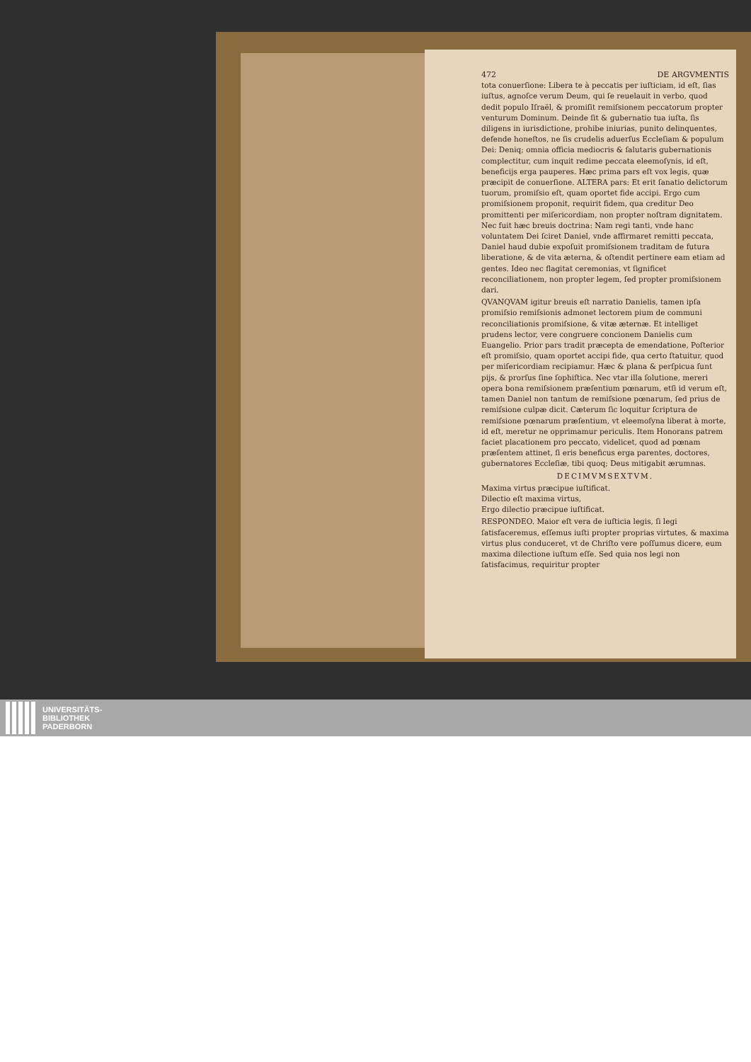472 DE ARGVMENTIS
tota conuerſione: Libera te à peccatis per iuſticiam, id eſt, ſias iuſtus, agnoſce verum Deum, qui ſe reuelauit in verbo, quod dedit populo Iſraël, & promiſit remiſsionem peccatorum propter venturum Dominum. Deinde ſit & gubernatio tua iuſta, ſis diligens in iurisdictione, prohibe iniurias, punito delinquentes, defende honeſtos, ne ſis crudelis aduerſus Eccleſiam & populum Dei: Deniq; omnia officia mediocris & ſalutaris gubernationis complectitur, cum inquit redime peccata eleemoſynis, id eſt, beneficijs erga pauperes. Hæc prima pars eſt vox legis, quæ præcipit de conuerſione. ALTERA pars: Et erit ſanatio delictorum tuorum, promiſsio eſt, quam oportet fide accipi. Ergo cum promiſsionem proponit, requirit fidem, qua creditur Deo promittenti per miſericordiam, non propter noſtram dignitatem. Nec fuit hæc breuis doctrina: Nam regi tanti, vnde hanc voluntatem Dei ſciret Daniel, vnde affirmaret remitti peccata, Daniel haud dubie expoſuit promiſsionem traditam de futura liberatione, & de vita æterna, & oſtendit pertinere eam etiam ad gentes. Ideo nec flagitat ceremonias, vt ſignificet reconciliationem, non propter legem, ſed propter promiſsionem dari.
QVANQVAM igitur breuis eſt narratio Danielis, tamen ipſa promiſsio remiſsionis admonet lectorem pium de communi reconciliationis promiſsione, & vitæ æternæ. Et intelliget prudens lector, vere congruere concionem Danielis cum Euangelio. Prior pars tradit præcepta de emendatione, Poſterior eſt promiſsio, quam oportet accipi fide, qua certo ſtatuitur, quod per miſericordiam recipiamur. Hæc & plana & perſpicua ſunt pijs, & prorſus ſine ſophiſtica. Nec vtar illa ſolutione, mereri opera bona remiſsionem præſentium pœnarum, etſi id verum eſt, tamen Daniel non tantum de remiſsione pœnarum, ſed prius de remiſsione culpæ dicit. Cæterum ſic loquitur ſcriptura de remiſsione pœnarum præſentium, vt eleemoſyna liberat à morte, id eſt, meretur ne opprimamur periculis. Item Honorans patrem faciet placationem pro peccato, videlicet, quod ad pœnam præſentem attinet, ſi eris beneficus erga parentes, doctores, gubernatores Eccleſiæ, tibi quoq; Deus mitigabit ærumnas.
DECIMVMSEXTVM.
Maxima virtus præcipue iuſtificat.
Dilectio eſt maxima virtus,
Ergo dilectio præcipue iuſtificat.
RESPONDEO. Maior eſt vera de iuſticia legis, ſi legi ſatisfaceremus, eſſemus iuſti propter proprias virtutes, & maxima virtus plus conduceret, vt de Chriſto vere poſſumus dicere, eum maxima dilectione iuſtum eſſe. Sed quia nos legi non ſatisfacimus, requiritur propter
UNIVERSITÄTS-
BIBLIOTHEK
PADERBORN